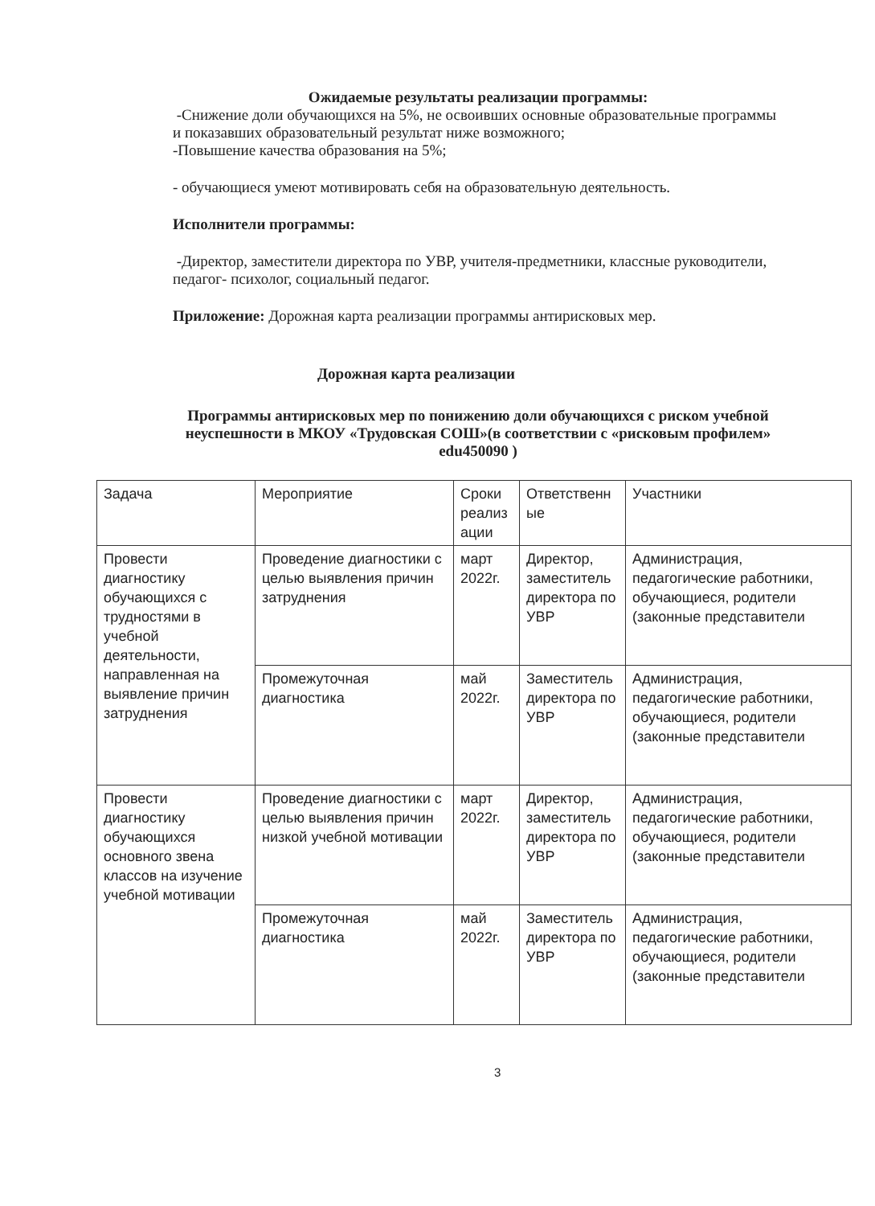Ожидаемые результаты реализации программы:
-Снижение доли обучающихся на 5%, не освоивших основные образовательные программы и показавших образовательный результат ниже возможного;
-Повышение качества образования на 5%;
- обучающиеся умеют мотивировать себя на образовательную деятельность.
Исполнители программы:
-Директор, заместители директора по УВР, учителя-предметники, классные руководители, педагог- психолог, социальный педагог.
Приложение: Дорожная карта реализации программы антирисковых мер.
Дорожная карта реализации
Программы антирисковых мер по понижению доли обучающихся с риском учебной неуспешности в МКОУ «Трудовская СОШ»(в соответствии с «рисковым профилем» edu450090 )
| Задача | Мероприятие | Сроки реализ ации | Ответственн ые | Участники |
| Провести диагностику обучающихся с трудностями в учебной деятельности, направленная на выявление причин затруднения | Проведение диагностики с целью выявления причин затруднения | март 2022г. | Директор, заместитель директора по УВР | Администрация, педагогические работники, обучающиеся, родители (законные представители |
| | Промежуточная диагностика | май 2022г. | Заместитель директора по УВР | Администрация, педагогические работники, обучающиеся, родители (законные представители |
| Провести диагностику обучающихся основного звена классов на изучение учебной мотивации | Проведение диагностики с целью выявления причин низкой учебной мотивации | март 2022г. | Директор, заместитель директора по УВР | Администрация, педагогические работники, обучающиеся, родители (законные представители |
| | Промежуточная диагностика | май 2022г. | Заместитель директора по УВР | Администрация, педагогические работники, обучающиеся, родители (законные представители |
3